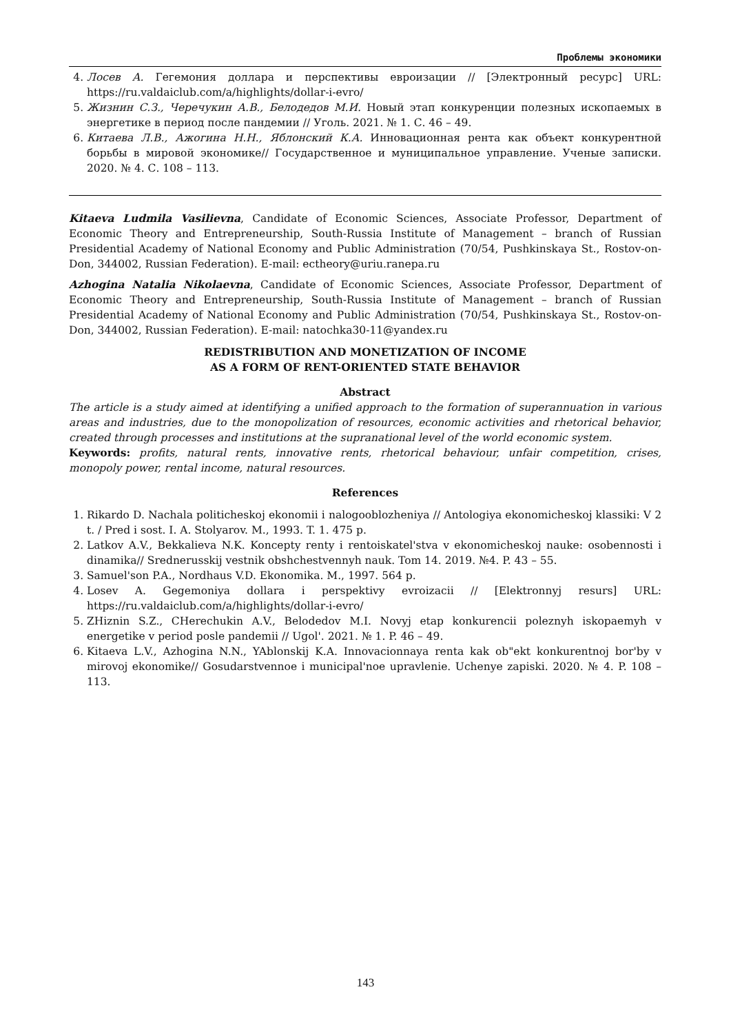Проблемы экономики
4. Лосев А. Гегемония доллара и перспективы евроизации // [Электронный ресурс] URL: https://ru.valdaiclub.com/a/highlights/dollar-i-evro/
5. Жизнин С.З., Черечукин А.В., Белодедов М.И. Новый этап конкуренции полезных ископаемых в энергетике в период после пандемии // Уголь. 2021. № 1. С. 46 – 49.
6. Китаева Л.В., Ажогина Н.Н., Яблонский К.А. Инновационная рента как объект конкурентной борьбы в мировой экономике// Государственное и муниципальное управление. Ученые записки. 2020. № 4. С. 108 – 113.
Kitaeva Ludmila Vasilievna, Candidate of Economic Sciences, Associate Professor, Department of Economic Theory and Entrepreneurship, South-Russia Institute of Management – branch of Russian Presidential Academy of National Economy and Public Administration (70/54, Pushkinskaya St., Rostov-on-Don, 344002, Russian Federation). E-mail: ectheory@uriu.ranepa.ru
Azhogina Natalia Nikolaevna, Candidate of Economic Sciences, Associate Professor, Department of Economic Theory and Entrepreneurship, South-Russia Institute of Management – branch of Russian Presidential Academy of National Economy and Public Administration (70/54, Pushkinskaya St., Rostov-on-Don, 344002, Russian Federation). E-mail: natochka30-11@yandex.ru
REDISTRIBUTION AND MONETIZATION OF INCOME
AS A FORM OF RENT-ORIENTED STATE BEHAVIOR
Abstract
The article is a study aimed at identifying a unified approach to the formation of superannuation in various areas and industries, due to the monopolization of resources, economic activities and rhetorical behavior, created through processes and institutions at the supranational level of the world economic system.
Keywords: profits, natural rents, innovative rents, rhetorical behaviour, unfair competition, crises, monopoly power, rental income, natural resources.
References
1. Rikardo D. Nachala politicheskoj ekonomii i nalogooblozheniya // Antologiya ekonomicheskoj klassiki: V 2 t. / Pred i sost. I. A. Stolyarov. M., 1993. T. 1. 475 p.
2. Latkov A.V., Bekkalieva N.K. Koncepty renty i rentoiskatel'stva v ekonomicheskoj nauke: osobennosti i dinamika// Srednerusskij vestnik obshchestvennyh nauk. Tom 14. 2019. №4. P. 43 – 55.
3. Samuel'son P.A., Nordhaus V.D. Ekonomika. M., 1997. 564 p.
4. Losev A. Gegemoniya dollara i perspektivy evroizacii // [Elektronnyj resurs] URL: https://ru.valdaiclub.com/a/highlights/dollar-i-evro/
5. ZHiznin S.Z., CHerechukin A.V., Belodedov M.I. Novyj etap konkurencii poleznyh iskopaemyh v energetike v period posle pandemii // Ugol'. 2021. № 1. P. 46 – 49.
6. Kitaeva L.V., Azhogina N.N., YAblonskij K.A. Innovacionnaya renta kak ob"ekt konkurentnoj bor'by v mirovoj ekonomike// Gosudarstvennoe i municipal'noe upravlenie. Uchenye zapiski. 2020. № 4. P. 108 – 113.
143